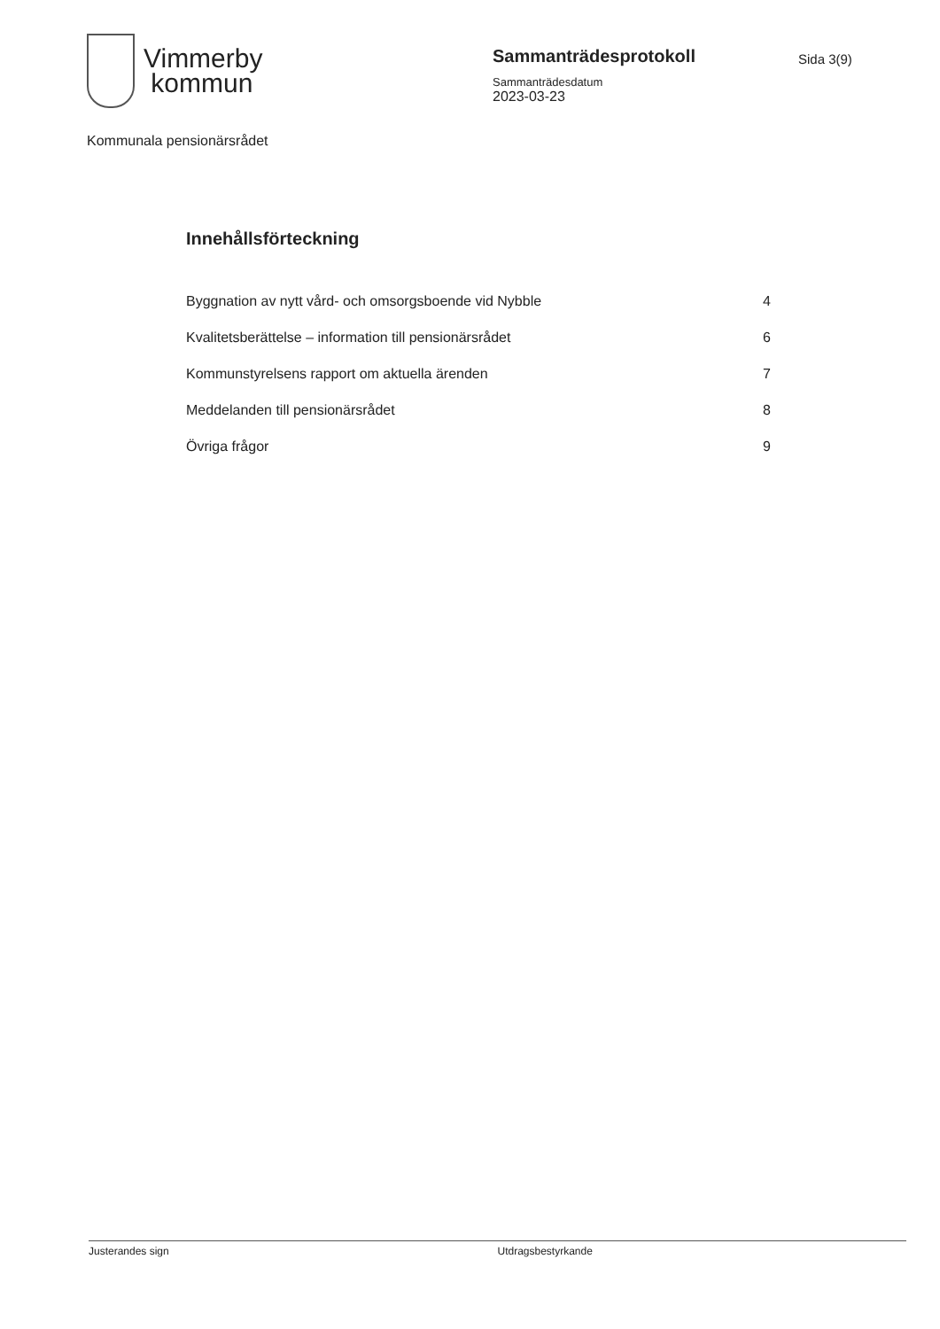Vimmerby
kommun
Sammanträdesprotokoll
Sammanträdesdatum
2023-03-23
Sida 3(9)
Kommunala pensionärsrådet
Innehållsförteckning
Byggnation av nytt vård- och omsorgsboende vid Nybble 4
Kvalitetsberättelse – information till pensionärsrådet 6
Kommunstyrelsens rapport om aktuella ärenden 7
Meddelanden till pensionärsrådet 8
Övriga frågor 9
Justerandes sign Utdragsbestyrkande